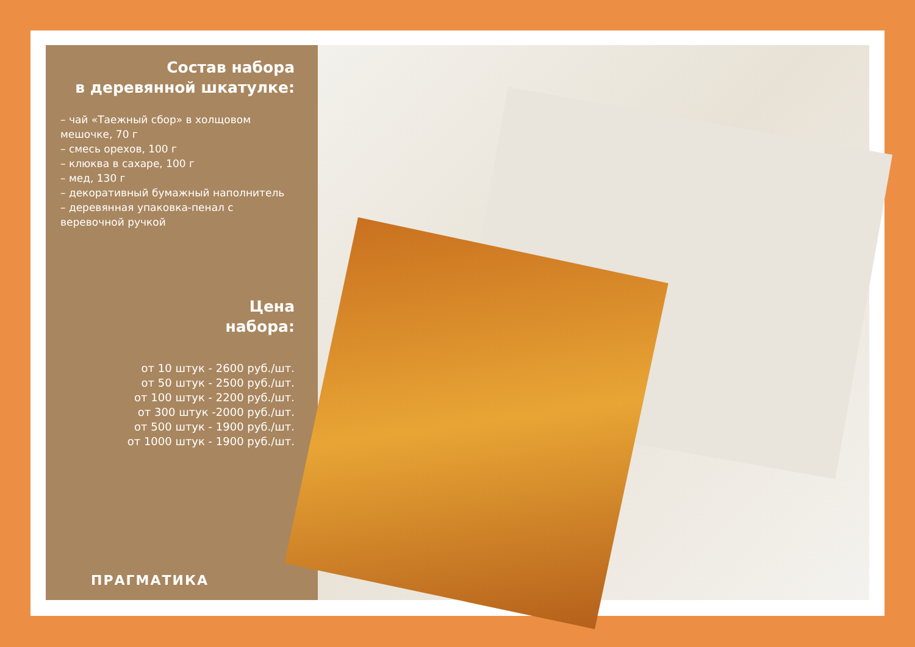Состав набора
в деревянной шкатулке:
– чай «Таежный сбор» в холщовом мешочке, 70 г
– смесь орехов, 100 г
– клюква в сахаре, 100 г
– мед, 130 г
– декоративный бумажный наполнитель
– деревянная упаковка-пенал с веревочной ручкой
Цена
набора:
от 10 штук - 2600 руб./шт.
от 50 штук - 2500 руб./шт.
от 100 штук - 2200 руб./шт.
от 300 штук -2000 руб./шт.
от 500 штук - 1900 руб./шт.
от 1000 штук - 1900 руб./шт.
ПРАГМАТИКА